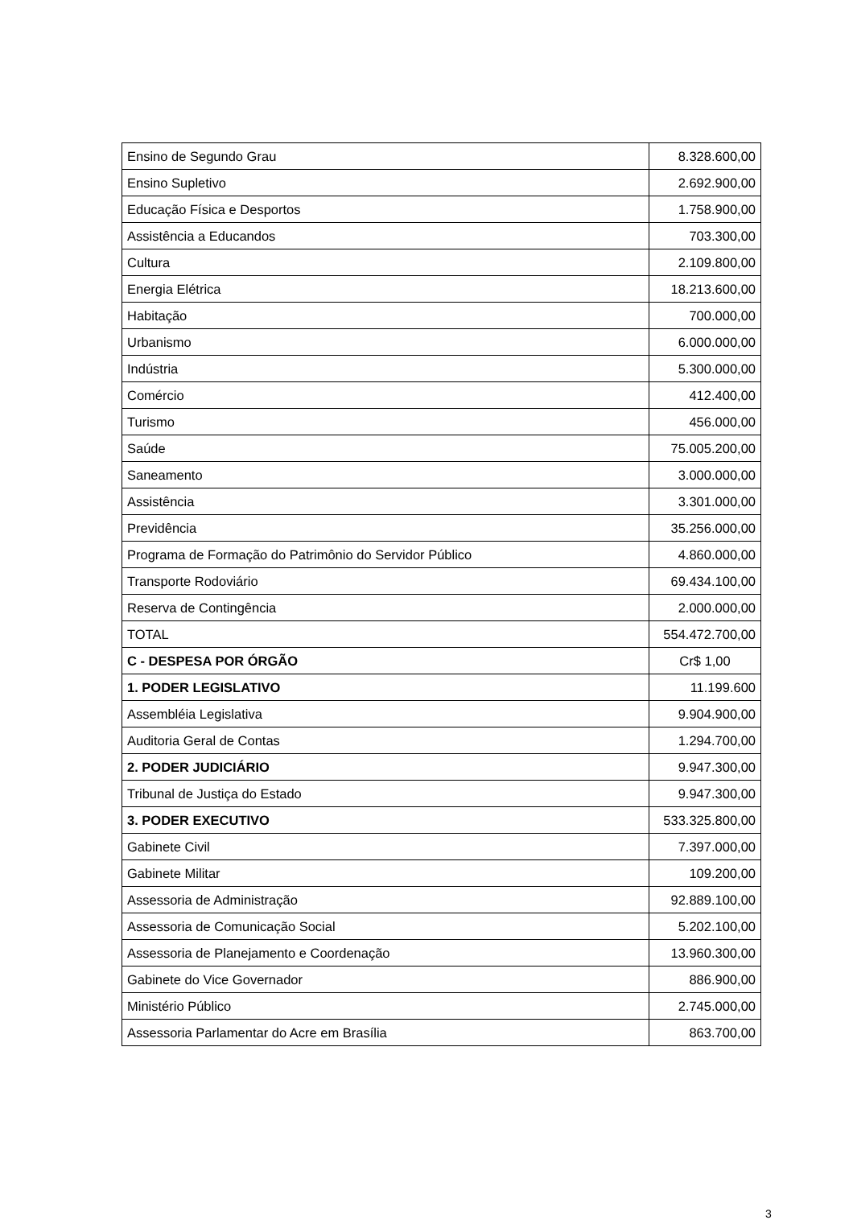| Ensino de Segundo Grau | 8.328.600,00 |
| Ensino Supletivo | 2.692.900,00 |
| Educação Física e Desportos | 1.758.900,00 |
| Assistência a Educandos | 703.300,00 |
| Cultura | 2.109.800,00 |
| Energia Elétrica | 18.213.600,00 |
| Habitação | 700.000,00 |
| Urbanismo | 6.000.000,00 |
| Indústria | 5.300.000,00 |
| Comércio | 412.400,00 |
| Turismo | 456.000,00 |
| Saúde | 75.005.200,00 |
| Saneamento | 3.000.000,00 |
| Assistência | 3.301.000,00 |
| Previdência | 35.256.000,00 |
| Programa de Formação do Patrimônio do Servidor Público | 4.860.000,00 |
| Transporte Rodoviário | 69.434.100,00 |
| Reserva de Contingência | 2.000.000,00 |
| TOTAL | 554.472.700,00 |
| C - DESPESA POR ÓRGÃO | Cr$ 1,00 |
| 1. PODER LEGISLATIVO | 11.199.600 |
| Assembléia Legislativa | 9.904.900,00 |
| Auditoria Geral de Contas | 1.294.700,00 |
| 2. PODER JUDICIÁRIO | 9.947.300,00 |
| Tribunal de Justiça do Estado | 9.947.300,00 |
| 3. PODER EXECUTIVO | 533.325.800,00 |
| Gabinete Civil | 7.397.000,00 |
| Gabinete Militar | 109.200,00 |
| Assessoria de Administração | 92.889.100,00 |
| Assessoria de Comunicação Social | 5.202.100,00 |
| Assessoria de Planejamento e Coordenação | 13.960.300,00 |
| Gabinete do Vice Governador | 886.900,00 |
| Ministério Público | 2.745.000,00 |
| Assessoria Parlamentar do Acre em Brasília | 863.700,00 |
3